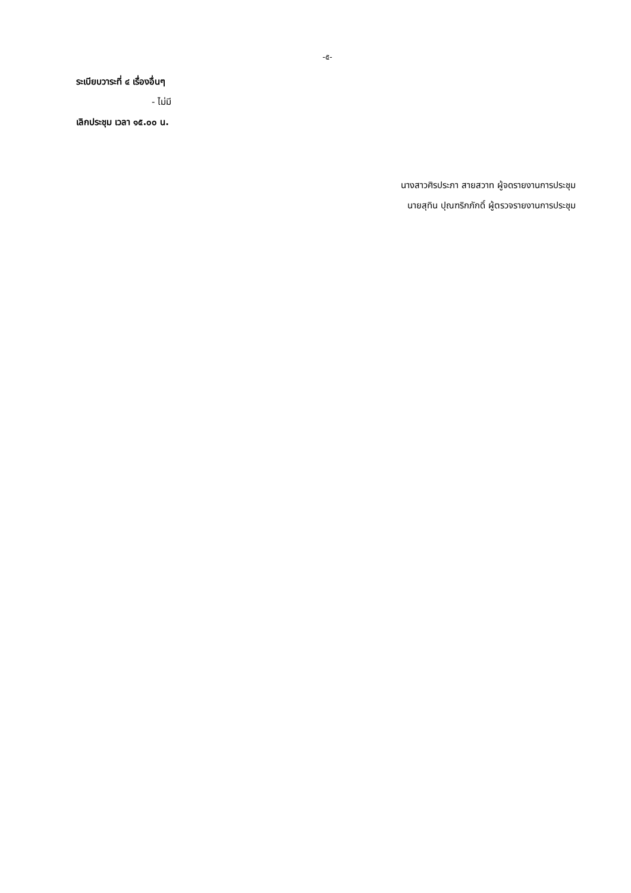-๕-
ระเบียบวาระที่ ๔ เรื่องอื่นๆ
- ไม่มี
เลิกประชุม เวลา ๑๕.๐๐ น.
นางสาวศิรประภา สายสวาท ผู้จดรายงานการประชุม
นายสุทิน ปุณฑริกภักดิ์ ผู้ตรวจรายงานการประชุม